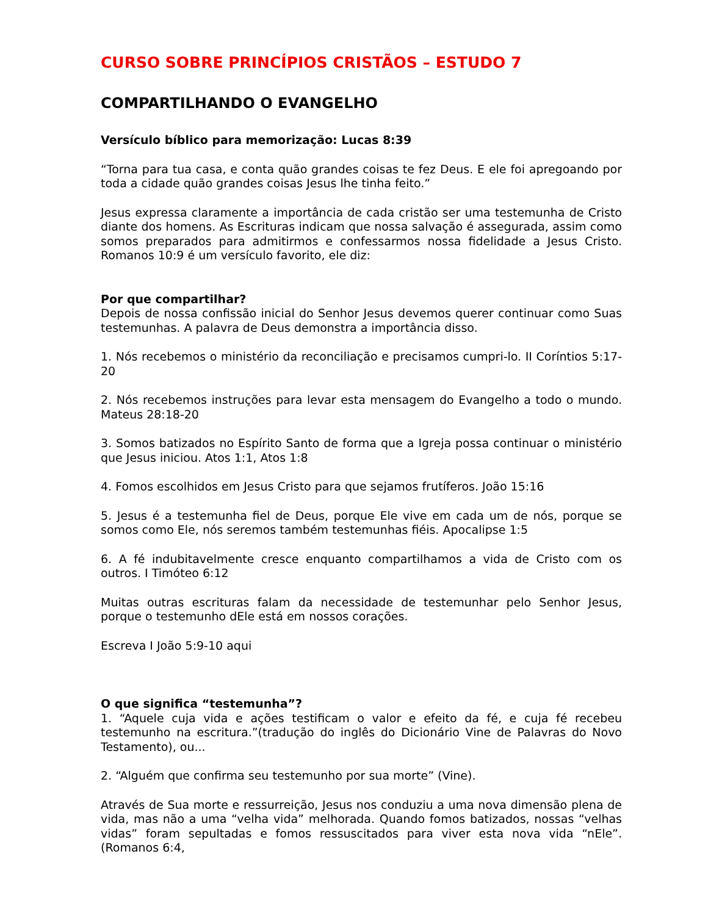CURSO SOBRE PRINCÍPIOS CRISTÃOS – ESTUDO 7
COMPARTILHANDO O EVANGELHO
Versículo bíblico para memorização: Lucas 8:39
“Torna para tua casa, e conta quão grandes coisas te fez Deus. E ele foi apregoando por toda a cidade quão grandes coisas Jesus lhe tinha feito.”
Jesus expressa claramente a importância de cada cristão ser uma testemunha de Cristo diante dos homens. As Escrituras indicam que nossa salvação é assegurada, assim como somos preparados para admitirmos e confessarmos nossa fidelidade a Jesus Cristo. Romanos 10:9 é um versículo favorito, ele diz:
Por que compartilhar?
Depois de nossa confissão inicial do Senhor Jesus devemos querer continuar como Suas testemunhas. A palavra de Deus demonstra a importância disso.
1. Nós recebemos o ministério da reconciliação e precisamos cumpri-lo. II Coríntios 5:17-20
2. Nós recebemos instruções para levar esta mensagem do Evangelho a todo o mundo. Mateus 28:18-20
3. Somos batizados no Espírito Santo de forma que a Igreja possa continuar o ministério que Jesus iniciou. Atos 1:1, Atos 1:8
4. Fomos escolhidos em Jesus Cristo para que sejamos frutíferos. João 15:16
5. Jesus é a testemunha fiel de Deus, porque Ele vive em cada um de nós, porque se somos como Ele, nós seremos também testemunhas fiéis. Apocalipse 1:5
6. A fé indubitavelmente cresce enquanto compartilhamos a vida de Cristo com os outros. I Timóteo 6:12
Muitas outras escrituras falam da necessidade de testemunhar pelo Senhor Jesus, porque o testemunho dEle está em nossos corações.
Escreva I João 5:9-10 aqui
O que significa “testemunha”?
1. “Aquele cuja vida e ações testificam o valor e efeito da fé, e cuja fé recebeu testemunho na escritura.”(tradução do inglês do Dicionário Vine de Palavras do Novo Testamento), ou...
2. “Alguém que confirma seu testemunho por sua morte” (Vine).
Através de Sua morte e ressurreição, Jesus nos conduziu a uma nova dimensão plena de vida, mas não a uma “velha vida” melhorada. Quando fomos batizados, nossas “velhas vidas” foram sepultadas e fomos ressuscitados para viver esta nova vida “nEle”. (Romanos 6:4,